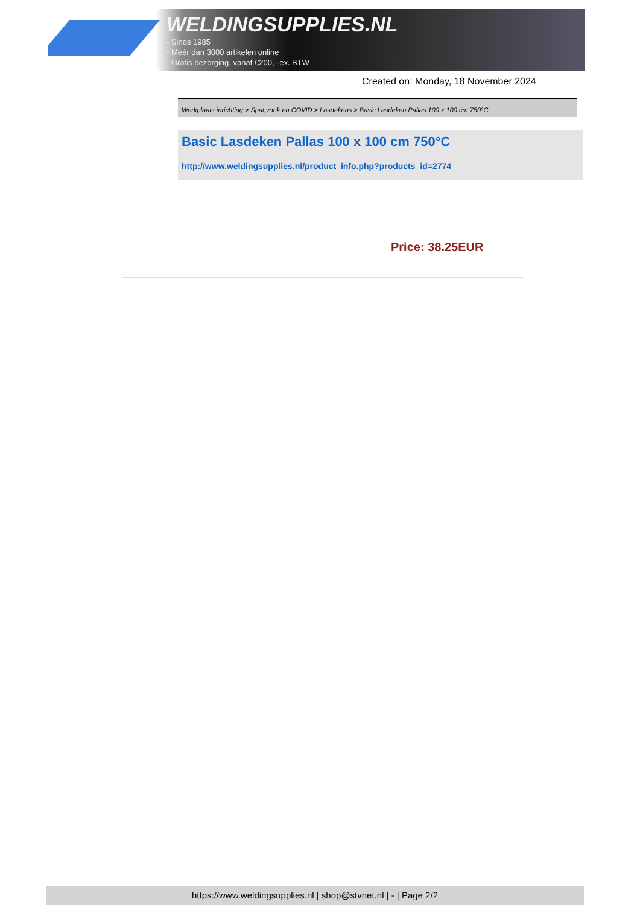WELDINGSUPPLIES.NL
- Sinds 1985
- Méér dan 3000 artikelen online
- Gratis bezorging, vanaf €200,--ex. BTW
Created on: Monday, 18 November 2024
Werkplaats inrichting > Spat,vonk en COVID > Lasdekens > Basic Lasdeken Pallas 100 x 100 cm 750°C
Basic Lasdeken Pallas 100 x 100 cm 750°C
http://www.weldingsupplies.nl/product_info.php?products_id=2774
Price: 38.25EUR
https://www.weldingsupplies.nl | shop@stvnet.nl | - | Page 2/2